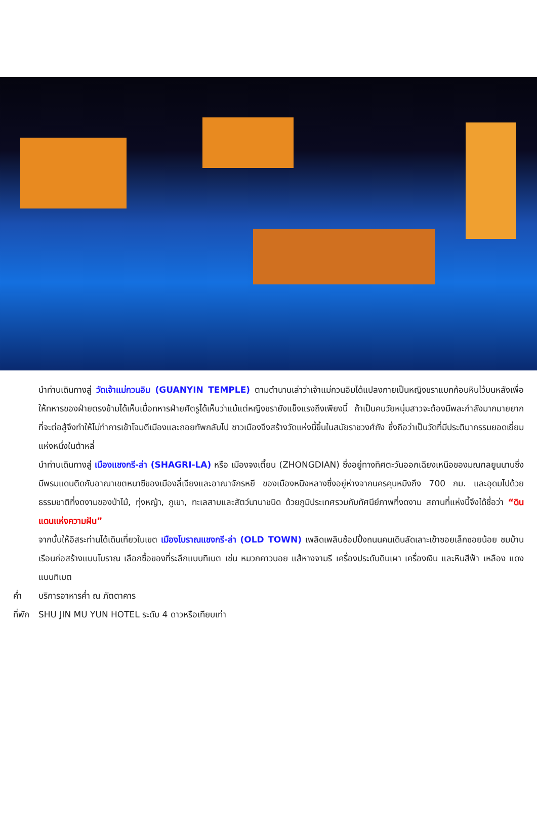นำท่านเดินทางสู่ วัดเจ้าแม่กวนอิม (GUANYIN TEMPLE) ตามตำนานเล่าว่าเจ้าแม่กวนอิมได้แปลงกายเป็นหญิงชราแบกก้อนหินไว้บนหลังเพื่อให้ทหารของฝ่ายตรงข้ามได้เห็นเมื่อทหารฝ่ายศัตรูได้เห็นว่าแม้แต่หญิงชรายังแข็งแรงถึงเพียงนี้ ถ้าเป็นคนวัยหนุ่มสาวจะต้องมีพละกำลังมากมายยากที่จะต่อสู้จึงทำให้ไม่ทำการเข้าโจมตีเมืองและถอยทัพกลับไป ชาวเมืองจึงสร้างวัดแห่งนี้ขึ้นในสมัยราชวงศ์ถัง ซึ่งถือว่าเป็นวัดที่มีประติมากรรมยอดเยี่ยมแห่งหนึ่งในต้าหลี่
นำท่านเดินทางสู่ เมืองแชงกรี-ล่า (SHAGRI-LA) หรือ เมืองจงเตี้ยน (ZHONGDIAN) ซึ่งอยู่ทางทิศตะวันออกเฉียงเหนือของมณฑลยูนนานซึ่งมีพรมแดนติดกับอาณาเขตหนาซีของเมืองลี่เจียงและอาณาจักรหยี ของเมืองหนิงหลางซึ่งอยู่ห่างจากนครคุนหมิงถึง 700 กม. และอุดมไปด้วยธรรมชาติที่งดงามของป่าไม้, ทุ่งหญ้า, ภูเขา, ทะเลสาบและสัตว์นานาชนิด ด้วยภูมิประเทศรวมกับทัศนีย์ภาพที่งดงาม สถานที่แห่งนี้จึงได้ชื่อว่า “ดินแดนแห่งความฝัน”
จากนั้นให้อิสระท่านได้เดินเที่ยวในเขต เมืองโบราณแชงกรี-ล่า (OLD TOWN) เพลิดเพลินช้อปปิ้งถนนคนเดินลัดเลาะเข้าซอยเล็กซอยน้อย ชมบ้านเรือนก่อสร้างแบบโบราณ เลือกซื้อของที่ระลึกแบบทิเบต เช่น หมวกคาวบอย แส้หางจามรี เครื่องประดับดินเผา เครื่องเงิน และหินสีฟ้า เหลือง แดงแบบทิเบต
ค่ำ บริการอาหารค่ำ ณ ภัตตาคาร
ที่พัก SHU JIN MU YUN HOTEL ระดับ 4 ดาวหรือเทียบเท่า